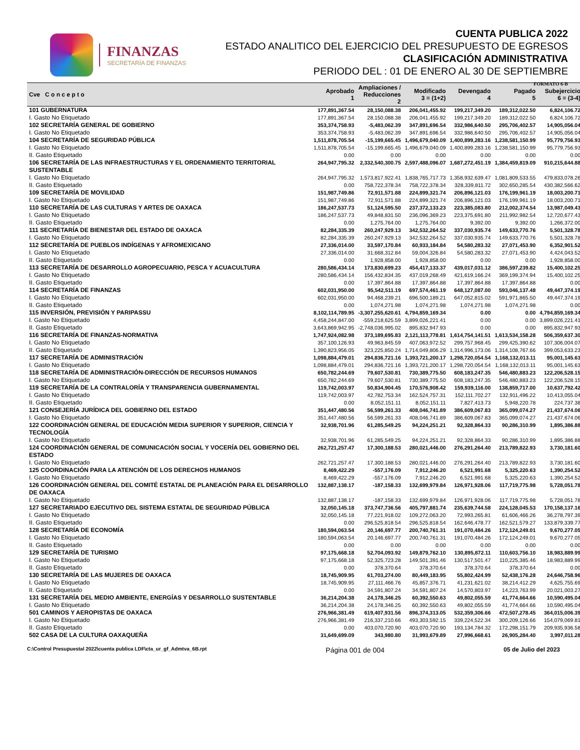FINANZAS
SECRETARÍA DE FINANZAS
CUENTA PUBLICA 2022
ESTADO ANALITICO DEL EJERCICIO DEL PRESUPUESTO DE EGRESOS
CLASIFICACIÓN ADMINISTRATIVA
PERIODO DEL : 01 DE ENERO AL 30 DE SEPTIEMBRE
FORMATO 6-B
| Cve C o n c e p t o | Aprobado 1 | Ampliaciones / Reducciones 2 | Modificado 3 = (1+2) | Devengado 4 | Pagado 5 | Subejercicio 6 = (3-4) |
| --- | --- | --- | --- | --- | --- | --- |
| 101 GUBERNATURA | 177,891,367.54 | 28,150,088.38 | 206,041,455.92 | 199,217,349.20 | 189,312,022.50 | 6,824,106.72 |
| I. Gasto No Etiquetado | 177,891,367.54 | 28,150,088.38 | 206,041,455.92 | 199,217,349.20 | 189,312,022.50 | 6,824,106.72 |
| 102 SECRETARÍA GENERAL DE GOBIERNO | 353,374,758.93 | -5,483,062.39 | 347,891,696.54 | 332,986,640.50 | 295,706,402.57 | 14,905,056.04 |
| I. Gasto No Etiquetado | 353,374,758.93 | -5,483,062.39 | 347,891,696.54 | 332,986,640.50 | 295,706,402.57 | 14,905,056.04 |
| 104 SECRETARÍA DE SEGURIDAD PÚBLICA | 1,511,878,705.54 | -15,199,665.45 | 1,496,679,040.09 | 1,400,899,283.16 | 1,238,581,150.99 | 95,779,756.93 |
| I. Gasto No Etiquetado | 1,511,878,705.54 | -15,199,665.45 | 1,496,679,040.09 | 1,400,899,283.16 | 1,238,581,150.99 | 95,779,756.93 |
| II. Gasto Etiquetado | 0.00 | 0.00 | 0.00 | 0.00 | 0.00 | 0.00 |
| 106 SECRETARÍA DE LAS INFRAESTRUCTURAS Y EL ORDENAMIENTO TERRITORIAL SUSTENTABLE | 264,947,795.32 | 2,332,540,300.75 | 2,597,488,096.07 | 1,687,272,451.19 | 1,384,459,819.09 | 910,215,644.88 |
| I. Gasto No Etiquetado | 264,947,795.32 | 1,573,817,922.41 | 1,838,765,717.73 | 1,358,932,639.47 | 1,081,809,533.55 | 479,833,078.26 |
| II. Gasto Etiquetado | 0.00 | 758,722,378.34 | 758,722,378.34 | 328,339,811.72 | 302,650,285.54 | 430,382,566.62 |
| 109 SECRETARÍA DE MOVILIDAD | 151,987,749.86 | 72,911,571.88 | 224,899,321.74 | 206,896,121.03 | 176,199,961.19 | 18,003,200.71 |
| I. Gasto No Etiquetado | 151,987,749.86 | 72,911,571.88 | 224,899,321.74 | 206,896,121.03 | 176,199,961.19 | 18,003,200.71 |
| 110 SECRETARÍA DE LAS CULTURAS Y ARTES DE OAXACA | 186,247,537.73 | 51,124,595.50 | 237,372,133.23 | 223,385,083.80 | 212,002,374.54 | 13,987,049.43 |
| I. Gasto No Etiquetado | 186,247,537.73 | 49,848,831.50 | 236,096,369.23 | 223,375,691.80 | 211,992,982.54 | 12,720,677.43 |
| II. Gasto Etiquetado | 0.00 | 1,275,764.00 | 1,275,764.00 | 9,392.00 | 9,392.00 | 1,266,372.00 |
| 111 SECRETARÍA DE BIENESTAR DEL ESTADO DE OAXACA | 82,284,335.39 | 260,247,929.13 | 342,532,264.52 | 337,030,935.74 | 149,633,770.76 | 5,501,328.78 |
| I. Gasto No Etiquetado | 82,284,335.39 | 260,247,929.13 | 342,532,264.52 | 337,030,935.74 | 149,633,770.76 | 5,501,328.78 |
| 112 SECRETARÍA DE PUEBLOS INDÍGENAS Y AFROMEXICANO | 27,336,014.00 | 33,597,170.84 | 60,933,184.84 | 54,580,283.32 | 27,071,453.90 | 6,352,901.52 |
| I. Gasto No Etiquetado | 27,336,014.00 | 31,668,312.84 | 59,004,326.84 | 54,580,283.32 | 27,071,453.90 | 4,424,043.52 |
| II. Gasto Etiquetado | 0.00 | 1,928,858.00 | 1,928,858.00 | 0.00 | 0.00 | 1,928,858.00 |
| 113 SECRETARÍA DE DESARROLLO AGROPECUARIO, PESCA Y ACUACULTURA | 280,586,434.14 | 173,830,699.23 | 454,417,133.37 | 439,017,031.12 | 386,597,239.82 | 15,400,102.25 |
| I. Gasto No Etiquetado | 280,586,434.14 | 156,432,834.35 | 437,019,268.49 | 421,619,166.24 | 369,199,374.94 | 15,400,102.25 |
| II. Gasto Etiquetado | 0.00 | 17,397,864.88 | 17,397,864.88 | 17,397,864.88 | 17,397,864.88 | 0.00 |
| 114 SECRETARÍA DE FINANZAS | 602,031,950.00 | 95,542,511.19 | 697,574,461.19 | 648,127,087.00 | 593,046,137.48 | 49,447,374.19 |
| I. Gasto No Etiquetado | 602,031,950.00 | 94,468,239.21 | 696,500,189.21 | 647,052,815.02 | 591,971,865.50 | 49,447,374.19 |
| II. Gasto Etiquetado | 0.00 | 1,074,271.98 | 1,074,271.98 | 1,074,271.98 | 1,074,271.98 | 0.00 |
| 115 INVERSIÓN, PREVISIÓN Y PARIPASSU | 8,102,114,789.95 | -3,307,255,620.61 | 4,794,859,169.34 | 0.00 | 0.00 | 4,794,859,169.34 |
| I. Gasto No Etiquetado | 4,458,244,847.00 | -559,218,625.59 | 3,899,026,221.41 | 0.00 | 0.00 | 3,899,026,221.41 |
| II. Gasto Etiquetado | 3,643,869,942.95 | -2,748,036,995.02 | 895,832,947.93 | 0.00 | 0.00 | 895,832,947.93 |
| 116 SECRETARÍA DE FINANZAS-NORMATIVA | 1,747,924,082.98 | 373,189,695.83 | 2,121,113,778.81 | 1,614,754,141.51 | 1,613,534,158.28 | 506,359,637.30 |
| I. Gasto No Etiquetado | 357,100,126.93 | 49,963,845.59 | 407,063,972.52 | 299,757,968.45 | 299,425,390.62 | 107,306,004.07 |
| II. Gasto Etiquetado | 1,390,823,956.05 | 323,225,850.24 | 1,714,049,806.29 | 1,314,996,173.06 | 1,314,108,767.66 | 399,053,633.23 |
| 117 SECRETARÍA DE ADMINISTRACIÓN | 1,098,884,479.01 | 294,836,721.16 | 1,393,721,200.17 | 1,298,720,054.54 | 1,168,132,013.11 | 95,001,145.63 |
| I. Gasto No Etiquetado | 1,098,884,479.01 | 294,836,721.16 | 1,393,721,200.17 | 1,298,720,054.54 | 1,168,132,013.11 | 95,001,145.63 |
| 118 SECRETARÍA DE ADMINISTRACIÓN-DIRECCIÓN DE RECURSOS HUMANOS | 650,782,244.69 | 79,607,530.81 | 730,389,775.50 | 608,183,247.35 | 546,480,883.23 | 122,206,528.15 |
| I. Gasto No Etiquetado | 650,782,244.69 | 79,607,530.81 | 730,389,775.50 | 608,183,247.35 | 546,480,883.23 | 122,206,528.15 |
| 119 SECRETARÍA DE LA CONTRALORÍA Y TRANSPARENCIA GUBERNAMENTAL | 119,742,003.97 | 50,834,904.45 | 170,576,908.42 | 159,939,116.00 | 138,859,717.00 | 10,637,792.42 |
| I. Gasto No Etiquetado | 119,742,003.97 | 42,782,753.34 | 162,524,757.31 | 152,111,702.27 | 132,911,496.22 | 10,413,055.04 |
| II. Gasto Etiquetado | 0.00 | 8,052,151.11 | 8,052,151.11 | 7,827,413.73 | 5,948,220.78 | 224,737.38 |
| 121 CONSEJERÍA JURÍDICA DEL GOBIERNO DEL ESTADO | 351,447,480.56 | 56,599,261.33 | 408,046,741.89 | 386,609,067.83 | 365,099,074.27 | 21,437,674.06 |
| I. Gasto No Etiquetado | 351,447,480.56 | 56,599,261.33 | 408,046,741.89 | 386,609,067.83 | 365,099,074.27 | 21,437,674.06 |
| 122 COORDINACIÓN GENERAL DE EDUCACIÓN MEDIA SUPERIOR Y SUPERIOR, CIENCIA Y TECNOLOGÍA | 32,938,701.96 | 61,285,549.25 | 94,224,251.21 | 92,328,864.33 | 90,286,310.99 | 1,895,386.88 |
| I. Gasto No Etiquetado | 32,938,701.96 | 61,285,549.25 | 94,224,251.21 | 92,328,864.33 | 90,286,310.99 | 1,895,386.88 |
| 124 COORDINACIÓN GENERAL DE COMUNICACIÓN SOCIAL Y VOCERÍA DEL GOBIERNO DEL ESTADO | 262,721,257.47 | 17,300,188.53 | 280,021,446.00 | 276,291,264.40 | 213,789,822.93 | 3,730,181.60 |
| I. Gasto No Etiquetado | 262,721,257.47 | 17,300,188.53 | 280,021,446.00 | 276,291,264.40 | 213,789,822.93 | 3,730,181.60 |
| 125 COORDINACIÓN PARA LA ATENCIÓN DE LOS DERECHOS HUMANOS | 8,469,422.29 | -557,176.09 | 7,912,246.20 | 6,521,991.68 | 5,325,220.63 | 1,390,254.52 |
| I. Gasto No Etiquetado | 8,469,422.29 | -557,176.09 | 7,912,246.20 | 6,521,991.68 | 5,325,220.63 | 1,390,254.52 |
| 126 COORDINACIÓN GENERAL DEL COMITÉ ESTATAL DE PLANEACIÓN PARA EL DESARROLLO DE OAXACA | 132,887,138.17 | -187,158.33 | 132,699,979.84 | 126,971,928.06 | 117,719,775.98 | 5,728,051.78 |
| I. Gasto No Etiquetado | 132,887,138.17 | -187,158.33 | 132,699,979.84 | 126,971,928.06 | 117,719,775.98 | 5,728,051.78 |
| 127 SECRETARIADO EJECUTIVO DEL SISTEMA ESTATAL DE SEGURIDAD PÚBLICA | 32,050,145.18 | 373,747,736.56 | 405,797,881.74 | 235,639,744.58 | 224,128,045.53 | 170,158,137.16 |
| I. Gasto No Etiquetado | 32,050,145.18 | 77,221,918.02 | 109,272,063.20 | 72,993,265.81 | 61,606,466.26 | 36,278,797.39 |
| II. Gasto Etiquetado | 0.00 | 296,525,818.54 | 296,525,818.54 | 162,646,478.77 | 162,521,579.27 | 133,879,339.77 |
| 128 SECRETARÍA DE ECONOMÍA | 180,594,063.54 | 20,146,697.77 | 200,740,761.31 | 191,070,484.26 | 172,124,249.01 | 9,670,277.05 |
| I. Gasto No Etiquetado | 180,594,063.54 | 20,146,697.77 | 200,740,761.31 | 191,070,484.26 | 172,124,249.01 | 9,670,277.05 |
| II. Gasto Etiquetado | 0.00 | 0.00 | 0.00 | 0.00 | 0.00 | 0.00 |
| 129 SECRETARÍA DE TURISMO | 97,175,668.18 | 52,704,093.92 | 149,879,762.10 | 130,895,872.11 | 110,603,756.10 | 18,983,889.99 |
| I. Gasto No Etiquetado | 97,175,668.18 | 52,325,723.28 | 149,501,391.46 | 130,517,501.47 | 110,225,385.46 | 18,983,889.99 |
| II. Gasto Etiquetado | 0.00 | 378,370.64 | 378,370.64 | 378,370.64 | 378,370.64 | 0.00 |
| 130 SECRETARÍA DE LAS MUJERES DE OAXACA | 18,745,909.95 | 61,703,274.00 | 80,449,183.95 | 55,802,424.99 | 52,438,176.28 | 24,646,758.96 |
| I. Gasto No Etiquetado | 18,745,909.95 | 27,111,466.76 | 45,857,376.71 | 41,231,621.02 | 38,214,412.29 | 4,625,755.69 |
| II. Gasto Etiquetado | 0.00 | 34,591,807.24 | 34,591,807.24 | 14,570,803.97 | 14,223,763.99 | 20,021,003.27 |
| 131 SECRETARÍA DEL MEDIO AMBIENTE, ENERGÍAS Y DESARROLLO SUSTENTABLE | 36,214,204.38 | 24,178,346.25 | 60,392,550.63 | 49,802,055.59 | 41,774,664.66 | 10,590,495.04 |
| I. Gasto No Etiquetado | 36,214,204.38 | 24,178,346.25 | 60,392,550.63 | 49,802,055.59 | 41,774,664.66 | 10,590,495.04 |
| 501 CAMINOS Y AEROPISTAS DE OAXACA | 276,966,381.49 | 619,407,931.56 | 896,374,313.05 | 532,359,306.66 | 472,507,278.45 | 364,015,006.39 |
| I. Gasto No Etiquetado | 276,966,381.49 | 216,337,210.66 | 493,303,592.15 | 339,224,522.34 | 300,209,126.66 | 154,079,069.81 |
| II. Gasto Etiquetado | 0.00 | 403,070,720.90 | 403,070,720.90 | 193,134,784.32 | 172,298,151.79 | 209,935,936.58 |
| 502 CASA DE LA CULTURA OAXAQUEÑA | 31,649,699.09 | 343,980.80 | 31,993,679.89 | 27,996,668.61 | 26,905,284.40 | 3,997,011.28 |
C:\Control Presupuestal 2022\cuenta publica LDF\cta_ur_gf_Admtva_6B.rpt Página 001 de 004 05 de Julio del 2023